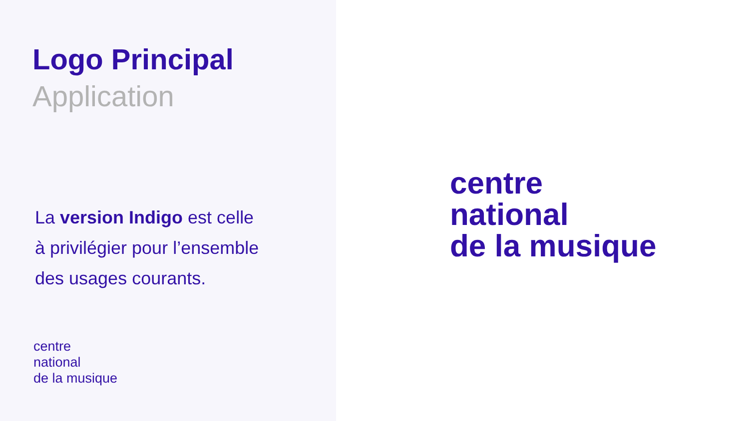Logo Principal
Application
La version Indigo est celle
à privilégier pour l’ensemble
des usages courants.
centre
national
de la musique
centre
national
de la musique